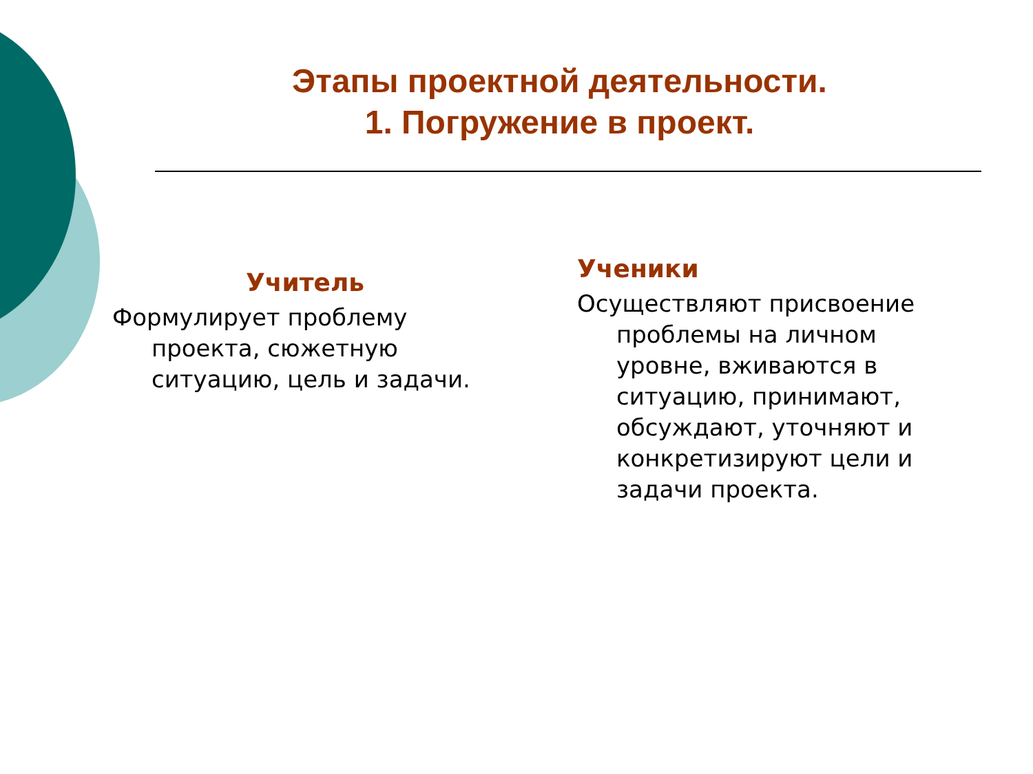Этапы проектной деятельности.
1. Погружение в проект.
Учитель
Формулирует проблему проекта, сюжетную ситуацию, цель и задачи.
Ученики
Осуществляют присвоение проблемы на личном уровне, вживаются в ситуацию, принимают, обсуждают, уточняют и конкретизируют цели и задачи проекта.